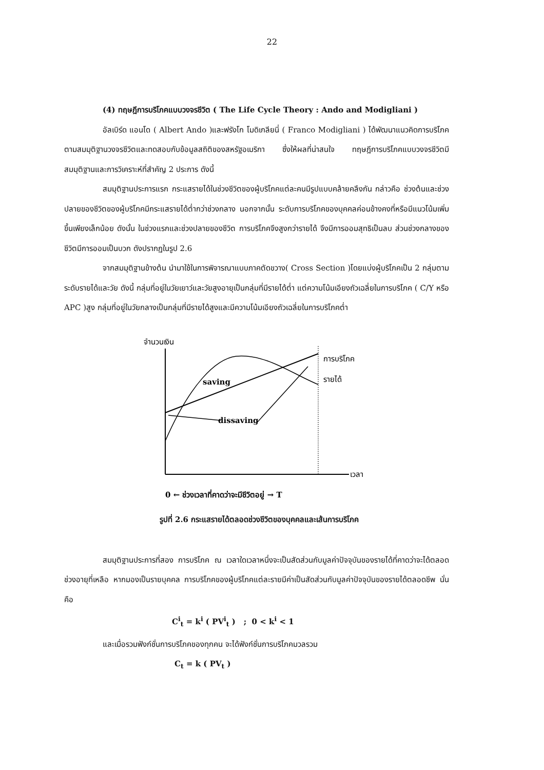22
(4) ทฤษฎีการบริโภคแบบวงจรชีวิต ( The Life Cycle Theory : Ando and Modigliani )
อัลเบิร์ด แอนโด ( Albert Ando )และฟรังโก โมดิเกลียนี่ ( Franco Modigliani ) ได้พัฒนาแนวคิดการบริโภคตามสมมุติฐานวงจรชีวิตและทดสอบกับข้อมูลสถิติของสหรัฐอเมริกา ซึ่งให้ผลที่น่าสนใจ ทฤษฎีการบริโภคแบบวงจรชีวิตมีสมมุติฐานและการวิเคราะห์ที่สำคัญ 2 ประการ ดังนี้
สมมุติฐานประการแรก กระแสรายได้ในช่วงชีวิตของผู้บริโภคแต่ละคนมีรูปแบบคล้ายคลึงกัน กล่าวคือ ช่วงต้นและช่วงปลายของชีวิตของผู้บริโภคมีกระแสรายได้ต่ำกว่าช่วงกลาง นอกจากนั้น ระดับการบริโภคของบุคคลค่อนข้างคงที่หรือมีแนวโน้มเพิ่มขึ้นเพียงเล็กน้อย ดังนั้น ในช่วงแรกและช่วงปลายของชีวิต การบริโภคจึงสูงกว่ารายได้ จึงมีการออมสุทธิเป็นลบ ส่วนช่วงกลางของชีวิตมีการออมเป็นบวก ดังปรากฏในรูป 2.6
จากสมมุติฐานข้างต้น นำมาใช้ในการพิจารณาแบบภาคตัดขวาง( Cross Section )โดยแบ่งผู้บริโภคเป็น 2 กลุ่มตามระดับรายได้และวัย ดังนี้ กลุ่มที่อยู่ในวัยเยาว์และวัยสูงอายุเป็นกลุ่มที่มีรายได้ต่ำ แต่ความโน้มเอียงถัวเฉลี่ยในการบริโภค ( C/Y หรือ APC )สูง กลุ่มที่อยู่ในวัยกลางเป็นกลุ่มที่มีรายได้สูงและมีความโน้มเอียงถัวเฉลี่ยในการบริโภคต่ำ
จำนวนเงิน
การบริโภค
รายได้
saving
dissaving
เวลา
0 ← ช่วงเวลาที่คาดว่าจะมีชีวิตอยู่ → T
รูปที่ 2.6 กระแสรายได้ตลอดช่วงชีวิตของบุคคลและเส้นการบริโภค
สมมุติฐานประการที่สอง การบริโภค ณ เวลาใดเวลาหนึ่งจะเป็นสัดส่วนกับมูลค่าปัจจุบันของรายได้ที่คาดว่าจะได้ตลอดช่วงอายุที่เหลือ หากมองเป็นรายบุคคล การบริโภคของผู้บริโภคแต่ละรายมีค่าเป็นสัดส่วนกับมูลค่าปัจจุบันของรายได้ตลอดชีพ นั่นคือ
C<sup>i</sup><sub>t</sub> = k<sup>i</sup> ( PV<sup>i</sup><sub>t</sub> ) ; 0 < k<sup>i</sup> < 1
และเมื่อรวมฟังก์ชั่นการบริโภคของทุกคน จะได้ฟังก์ชั่นการบริโภคมวลรวม
C<sub>t</sub> = k ( PV<sub>t</sub> )